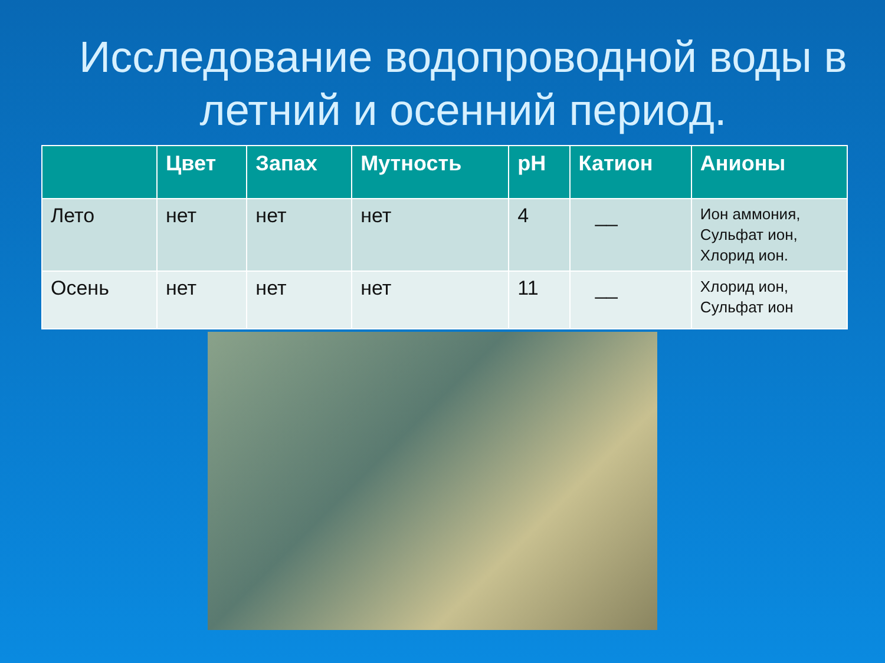Исследование водопроводной воды в летний и осенний период.
| | Цвет | Запах | Мутность | pH | Катион | Анионы |
| --- | --- | --- | --- | --- | --- | --- |
| Лето | нет | нет | нет | 4 | __ | Ион аммония, Сульфат ион, Хлорид ион. |
| Осень | нет | нет | нет | 11 | __ | Хлорид ион, Сульфат ион |